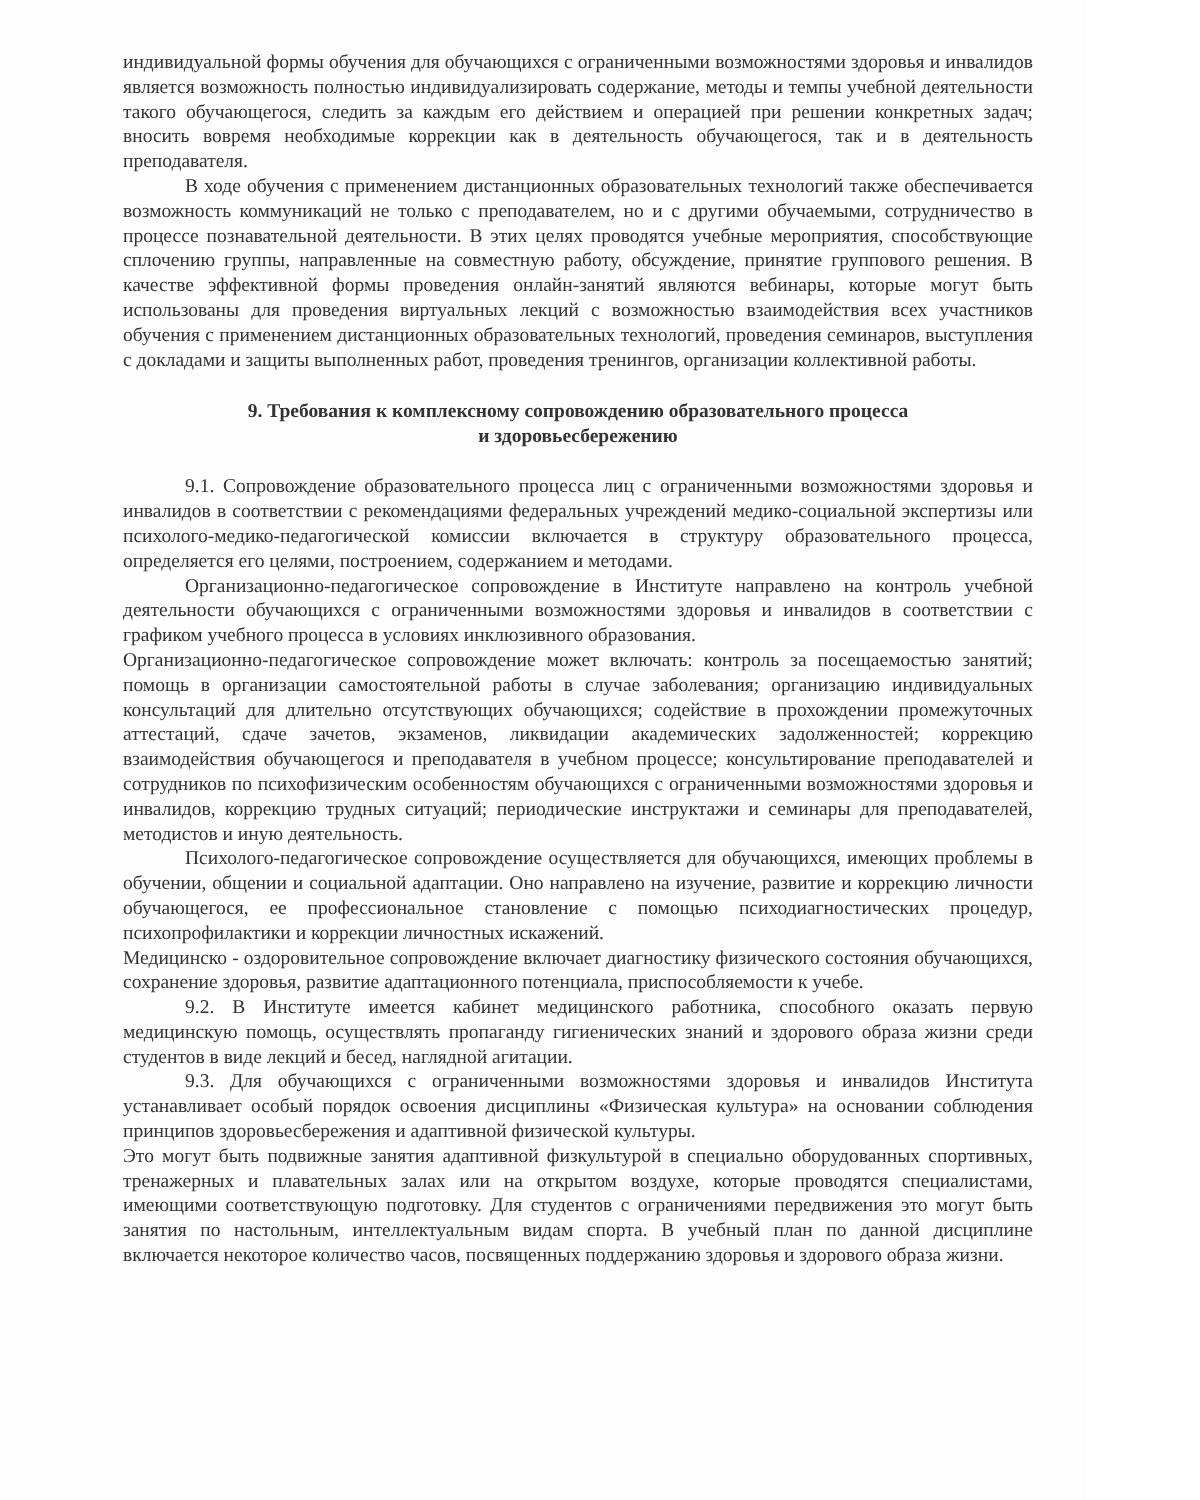индивидуальной формы обучения для обучающихся с ограниченными возможностями здоровья и инвалидов является возможность полностью индивидуализировать содержание, методы и темпы учебной деятельности такого обучающегося, следить за каждым его действием и операцией при решении конкретных задач; вносить вовремя необходимые коррекции как в деятельность обучающегося, так и в деятельность преподавателя.
В ходе обучения с применением дистанционных образовательных технологий также обеспечивается возможность коммуникаций не только с преподавателем, но и с другими обучаемыми, сотрудничество в процессе познавательной деятельности. В этих целях проводятся учебные мероприятия, способствующие сплочению группы, направленные на совместную работу, обсуждение, принятие группового решения. В качестве эффективной формы проведения онлайн-занятий являются вебинары, которые могут быть использованы для проведения виртуальных лекций с возможностью взаимодействия всех участников обучения с применением дистанционных образовательных технологий, проведения семинаров, выступления с докладами и защиты выполненных работ, проведения тренингов, организации коллективной работы.
9. Требования к комплексному сопровождению образовательного процесса
и здоровьесбережению
9.1. Сопровождение образовательного процесса лиц с ограниченными возможностями здоровья и инвалидов в соответствии с рекомендациями федеральных учреждений медико-социальной экспертизы или психолого-медико-педагогической комиссии включается в структуру образовательного процесса, определяется его целями, построением, содержанием и методами.
Организационно-педагогическое сопровождение в Институте направлено на контроль учебной деятельности обучающихся с ограниченными возможностями здоровья и инвалидов в соответствии с графиком учебного процесса в условиях инклюзивного образования.
Организационно-педагогическое сопровождение может включать: контроль за посещаемостью занятий; помощь в организации самостоятельной работы в случае заболевания; организацию индивидуальных консультаций для длительно отсутствующих обучающихся; содействие в прохождении промежуточных аттестаций, сдаче зачетов, экзаменов, ликвидации академических задолженностей; коррекцию взаимодействия обучающегося и преподавателя в учебном процессе; консультирование преподавателей и сотрудников по психофизическим особенностям обучающихся с ограниченными возможностями здоровья и инвалидов, коррекцию трудных ситуаций; периодические инструктажи и семинары для преподавателей, методистов и иную деятельность.
Психолого-педагогическое сопровождение осуществляется для обучающихся, имеющих проблемы в обучении, общении и социальной адаптации. Оно направлено на изучение, развитие и коррекцию личности обучающегося, ее профессиональное становление с помощью психодиагностических процедур, психопрофилактики и коррекции личностных искажений.
Медицинско - оздоровительное сопровождение включает диагностику физического состояния обучающихся, сохранение здоровья, развитие адаптационного потенциала, приспособляемости к учебе.
9.2. В Институте имеется кабинет медицинского работника, способного оказать первую медицинскую помощь, осуществлять пропаганду гигиенических знаний и здорового образа жизни среди студентов в виде лекций и бесед, наглядной агитации.
9.3. Для обучающихся с ограниченными возможностями здоровья и инвалидов Института устанавливает особый порядок освоения дисциплины «Физическая культура» на основании соблюдения принципов здоровьесбережения и адаптивной физической культуры.
Это могут быть подвижные занятия адаптивной физкультурой в специально оборудованных спортивных, тренажерных и плавательных залах или на открытом воздухе, которые проводятся специалистами, имеющими соответствующую подготовку. Для студентов с ограничениями передвижения это могут быть занятия по настольным, интеллектуальным видам спорта. В учебный план по данной дисциплине включается некоторое количество часов, посвященных поддержанию здоровья и здорового образа жизни.